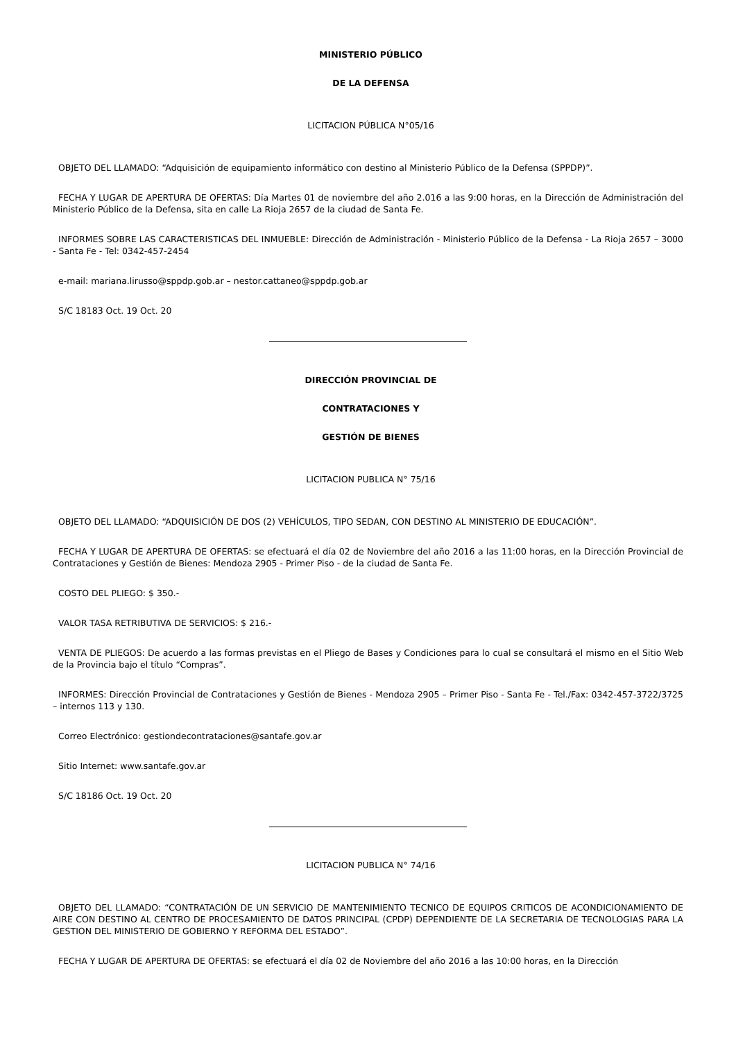MINISTERIO PÚBLICO
DE LA DEFENSA
LICITACION PÚBLICA N°05/16
OBJETO DEL LLAMADO: “Adquisición de equipamiento informático con destino al Ministerio Público de la Defensa (SPPDP)”.
FECHA Y LUGAR DE APERTURA DE OFERTAS: Día Martes 01 de noviembre del año 2.016 a las 9:00 horas, en la Dirección de Administración del Ministerio Público de la Defensa, sita en calle La Rioja 2657 de la ciudad de Santa Fe.
INFORMES SOBRE LAS CARACTERISTICAS DEL INMUEBLE: Dirección de Administración - Ministerio Público de la Defensa - La Rioja 2657 – 3000 - Santa Fe - Tel: 0342-457-2454
e-mail: mariana.lirusso@sppdp.gob.ar – nestor.cattaneo@sppdp.gob.ar
S/C 18183 Oct. 19 Oct. 20
DIRECCIÓN PROVINCIAL DE
CONTRATACIONES Y
GESTIÓN DE BIENES
LICITACION PUBLICA N° 75/16
OBJETO DEL LLAMADO: “ADQUISICIÓN DE DOS (2) VEHÍCULOS, TIPO SEDAN, CON DESTINO AL MINISTERIO DE EDUCACIÓN”.
FECHA Y LUGAR DE APERTURA DE OFERTAS: se efectuará el día 02 de Noviembre del año 2016 a las 11:00 horas, en la Dirección Provincial de Contrataciones y Gestión de Bienes: Mendoza 2905 - Primer Piso - de la ciudad de Santa Fe.
COSTO DEL PLIEGO: $ 350.-
VALOR TASA RETRIBUTIVA DE SERVICIOS: $ 216.-
VENTA DE PLIEGOS: De acuerdo a las formas previstas en el Pliego de Bases y Condiciones para lo cual se consultará el mismo en el Sitio Web de la Provincia bajo el título “Compras”.
INFORMES: Dirección Provincial de Contrataciones y Gestión de Bienes - Mendoza 2905 – Primer Piso - Santa Fe - Tel./Fax: 0342-457-3722/3725 – internos 113 y 130.
Correo Electrónico: gestiondecontrataciones@santafe.gov.ar
Sitio Internet: www.santafe.gov.ar
S/C 18186 Oct. 19 Oct. 20
LICITACION PUBLICA N° 74/16
OBJETO DEL LLAMADO: “CONTRATACIÓN DE UN SERVICIO DE MANTENIMIENTO TECNICO DE EQUIPOS CRITICOS DE ACONDICIONAMIENTO DE AIRE CON DESTINO AL CENTRO DE PROCESAMIENTO DE DATOS PRINCIPAL (CPDP) DEPENDIENTE DE LA SECRETARIA DE TECNOLOGIAS PARA LA GESTION DEL MINISTERIO DE GOBIERNO Y REFORMA DEL ESTADO”.
FECHA Y LUGAR DE APERTURA DE OFERTAS: se efectuará el día 02 de Noviembre del año 2016 a las 10:00 horas, en la Dirección